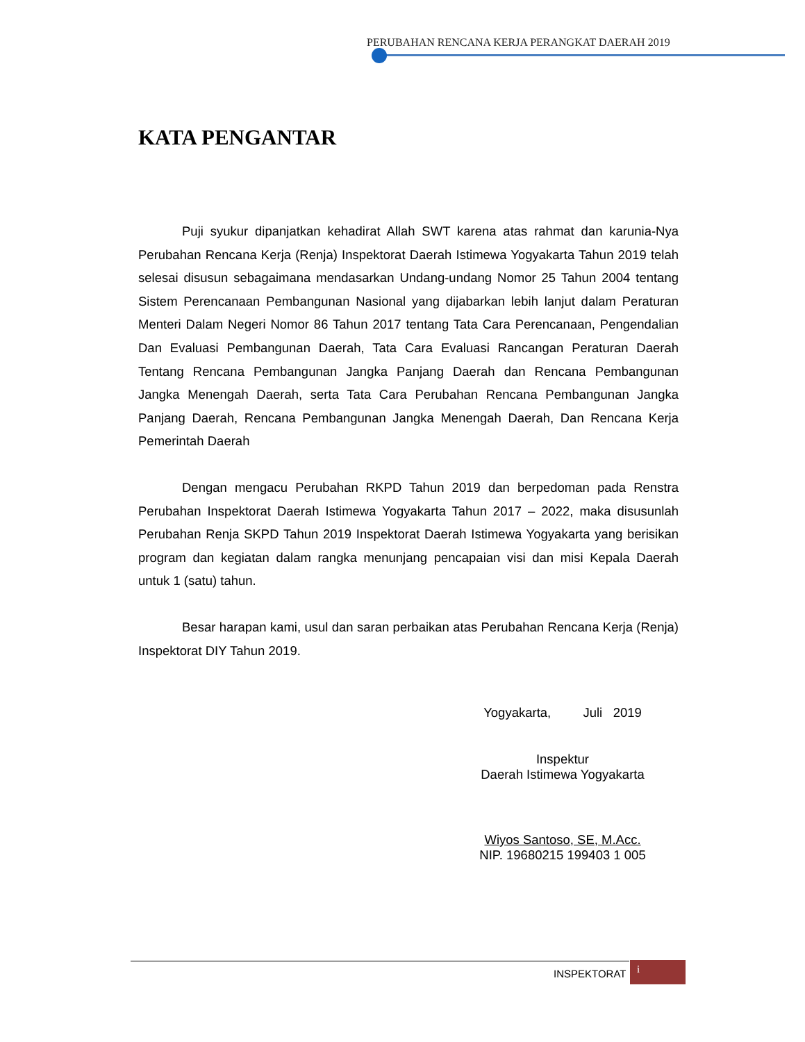PERUBAHAN RENCANA KERJA PERANGKAT DAERAH 2019
KATA PENGANTAR
Puji syukur dipanjatkan kehadirat Allah SWT karena atas rahmat dan karunia-Nya Perubahan Rencana Kerja (Renja) Inspektorat Daerah Istimewa Yogyakarta Tahun 2019 telah selesai disusun sebagaimana mendasarkan Undang-undang Nomor 25 Tahun 2004 tentang Sistem Perencanaan Pembangunan Nasional yang dijabarkan lebih lanjut dalam Peraturan Menteri Dalam Negeri Nomor 86 Tahun 2017 tentang Tata Cara Perencanaan, Pengendalian Dan Evaluasi Pembangunan Daerah, Tata Cara Evaluasi Rancangan Peraturan Daerah Tentang Rencana Pembangunan Jangka Panjang Daerah dan Rencana Pembangunan Jangka Menengah Daerah, serta Tata Cara Perubahan Rencana Pembangunan Jangka Panjang Daerah, Rencana Pembangunan Jangka Menengah Daerah, Dan Rencana Kerja Pemerintah Daerah
Dengan mengacu Perubahan RKPD Tahun 2019 dan berpedoman pada Renstra Perubahan Inspektorat Daerah Istimewa Yogyakarta Tahun 2017 – 2022, maka disusunlah Perubahan Renja SKPD Tahun 2019 Inspektorat Daerah Istimewa Yogyakarta yang berisikan program dan kegiatan dalam rangka menunjang pencapaian visi dan misi Kepala Daerah untuk 1 (satu) tahun.
Besar harapan kami, usul dan saran perbaikan atas Perubahan Rencana Kerja (Renja) Inspektorat DIY Tahun 2019.
Yogyakarta, Juli 2019
Inspektur
Daerah Istimewa Yogyakarta
Wiyos Santoso, SE, M.Acc.
NIP. 19680215 199403 1 005
INSPEKTORAT
i